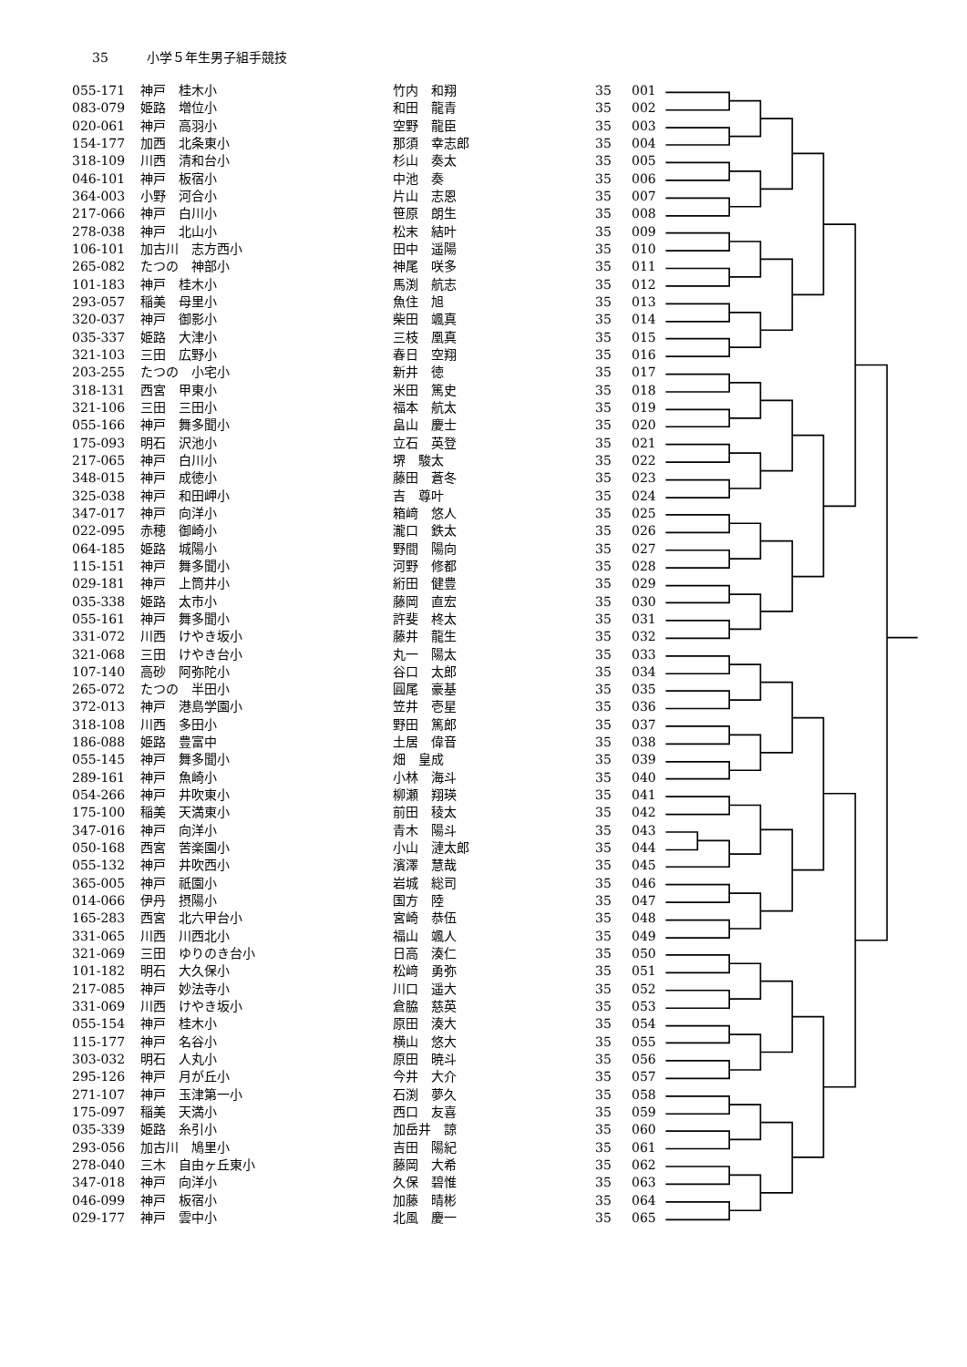35 小学５年生男子組手競技
| 055-171 | 神戸 桂木小 | 竹内 和翔 | 35 | 001 |
| 083-079 | 姫路 増位小 | 和田 龍青 | 35 | 002 |
| 020-061 | 神戸 高羽小 | 空野 龍臣 | 35 | 003 |
| 154-177 | 加西 北条東小 | 那須 幸志郎 | 35 | 004 |
| 318-109 | 川西 清和台小 | 杉山 奏太 | 35 | 005 |
| 046-101 | 神戸 板宿小 | 中池 奏 | 35 | 006 |
| 364-003 | 小野 河合小 | 片山 志恩 | 35 | 007 |
| 217-066 | 神戸 白川小 | 笹原 朗生 | 35 | 008 |
| 278-038 | 神戸 北山小 | 松末 結叶 | 35 | 009 |
| 106-101 | 加古川 志方西小 | 田中 遥陽 | 35 | 010 |
| 265-082 | たつの 神部小 | 神尾 咲多 | 35 | 011 |
| 101-183 | 神戸 桂木小 | 馬渕 航志 | 35 | 012 |
| 293-057 | 稲美 母里小 | 魚住 旭 | 35 | 013 |
| 320-037 | 神戸 御影小 | 柴田 颯真 | 35 | 014 |
| 035-337 | 姫路 大津小 | 三枝 凰真 | 35 | 015 |
| 321-103 | 三田 広野小 | 春日 空翔 | 35 | 016 |
| 203-255 | たつの 小宅小 | 新井 徳 | 35 | 017 |
| 318-131 | 西宮 甲東小 | 米田 篤史 | 35 | 018 |
| 321-106 | 三田 三田小 | 福本 航太 | 35 | 019 |
| 055-166 | 神戸 舞多聞小 | 畠山 慶士 | 35 | 020 |
| 175-093 | 明石 沢池小 | 立石 英登 | 35 | 021 |
| 217-065 | 神戸 白川小 | 堺 駿太 | 35 | 022 |
| 348-015 | 神戸 成徳小 | 藤田 蒼冬 | 35 | 023 |
| 325-038 | 神戸 和田岬小 | 吉 尊叶 | 35 | 024 |
| 347-017 | 神戸 向洋小 | 箱﨑 悠人 | 35 | 025 |
| 022-095 | 赤穂 御崎小 | 瀧口 鉄太 | 35 | 026 |
| 064-185 | 姫路 城陽小 | 野間 陽向 | 35 | 027 |
| 115-151 | 神戸 舞多聞小 | 河野 修都 | 35 | 028 |
| 029-181 | 神戸 上筒井小 | 絎田 健豊 | 35 | 029 |
| 035-338 | 姫路 太市小 | 藤岡 直宏 | 35 | 030 |
| 055-161 | 神戸 舞多聞小 | 許斐 柊太 | 35 | 031 |
| 331-072 | 川西 けやき坂小 | 藤井 龍生 | 35 | 032 |
| 321-068 | 三田 けやき台小 | 丸一 陽太 | 35 | 033 |
| 107-140 | 高砂 阿弥陀小 | 谷口 太郎 | 35 | 034 |
| 265-072 | たつの 半田小 | 圓尾 豪基 | 35 | 035 |
| 372-013 | 神戸 港島学園小 | 笠井 壱星 | 35 | 036 |
| 318-108 | 川西 多田小 | 野田 篤郎 | 35 | 037 |
| 186-088 | 姫路 豊富中 | 土居 偉音 | 35 | 038 |
| 055-145 | 神戸 舞多聞小 | 畑 皇成 | 35 | 039 |
| 289-161 | 神戸 魚崎小 | 小林 海斗 | 35 | 040 |
| 054-266 | 神戸 井吹東小 | 柳瀬 翔瑛 | 35 | 041 |
| 175-100 | 稲美 天満東小 | 前田 稜太 | 35 | 042 |
| 347-016 | 神戸 向洋小 | 青木 陽斗 | 35 | 043 |
| 050-168 | 西宮 苦楽園小 | 小山 漣太郎 | 35 | 044 |
| 055-132 | 神戸 井吹西小 | 濱澤 慧哉 | 35 | 045 |
| 365-005 | 神戸 祇園小 | 岩城 総司 | 35 | 046 |
| 014-066 | 伊丹 摂陽小 | 国方 陸 | 35 | 047 |
| 165-283 | 西宮 北六甲台小 | 宮崎 恭伍 | 35 | 048 |
| 331-065 | 川西 川西北小 | 福山 颯人 | 35 | 049 |
| 321-069 | 三田 ゆりのき台小 | 日高 湊仁 | 35 | 050 |
| 101-182 | 明石 大久保小 | 松﨑 勇弥 | 35 | 051 |
| 217-085 | 神戸 妙法寺小 | 川口 遥大 | 35 | 052 |
| 331-069 | 川西 けやき坂小 | 倉脇 慈英 | 35 | 053 |
| 055-154 | 神戸 桂木小 | 原田 湊大 | 35 | 054 |
| 115-177 | 神戸 名谷小 | 横山 悠大 | 35 | 055 |
| 303-032 | 明石 人丸小 | 原田 暁斗 | 35 | 056 |
| 295-126 | 神戸 月が丘小 | 今井 大介 | 35 | 057 |
| 271-107 | 神戸 玉津第一小 | 石渕 夢久 | 35 | 058 |
| 175-097 | 稲美 天満小 | 西口 友喜 | 35 | 059 |
| 035-339 | 姫路 糸引小 | 加岳井 諒 | 35 | 060 |
| 293-056 | 加古川 鳩里小 | 吉田 陽紀 | 35 | 061 |
| 278-040 | 三木 自由ヶ丘東小 | 藤岡 大希 | 35 | 062 |
| 347-018 | 神戸 向洋小 | 久保 碧惟 | 35 | 063 |
| 046-099 | 神戸 板宿小 | 加藤 晴彬 | 35 | 064 |
| 029-177 | 神戸 雲中小 | 北風 慶一 | 35 | 065 |